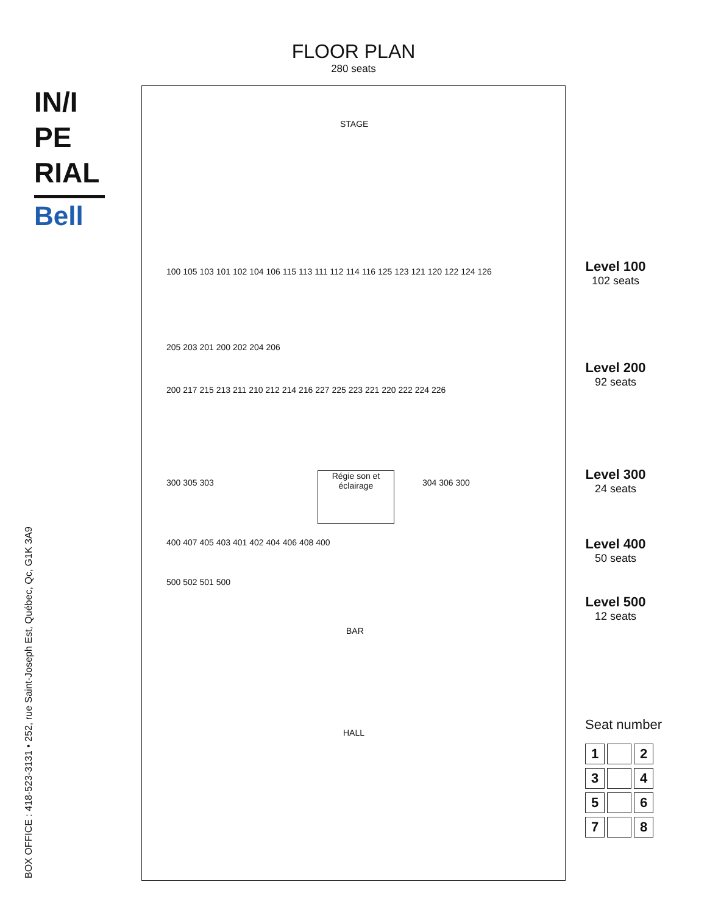FLOOR PLAN
280 seats
IN/I
PE
RIAL
Bell
BOX OFFICE : 418-523-3131 • 252, rue Saint-Joseph Est, Québec, Qc, G1K 3A9
STAGE
100 105 103 101 102 104 106 115 113 111 112 114 116 125 123 121 120 122 124 126
205 203 201 200 202 204 206
200 217 215 213 211 210 212 214 216 227 225 223 221 220 222 224 226
300 305 303
Régie son et éclairage
304 306 300
400 407 405 403 401 402 404 406 408 400
500 502 501 500
BAR
HALL
Level 100
102 seats
Level 200
92 seats
Level 300
24 seats
Level 400
50 seats
Level 500
12 seats
Seat number
1 23 45 67 8